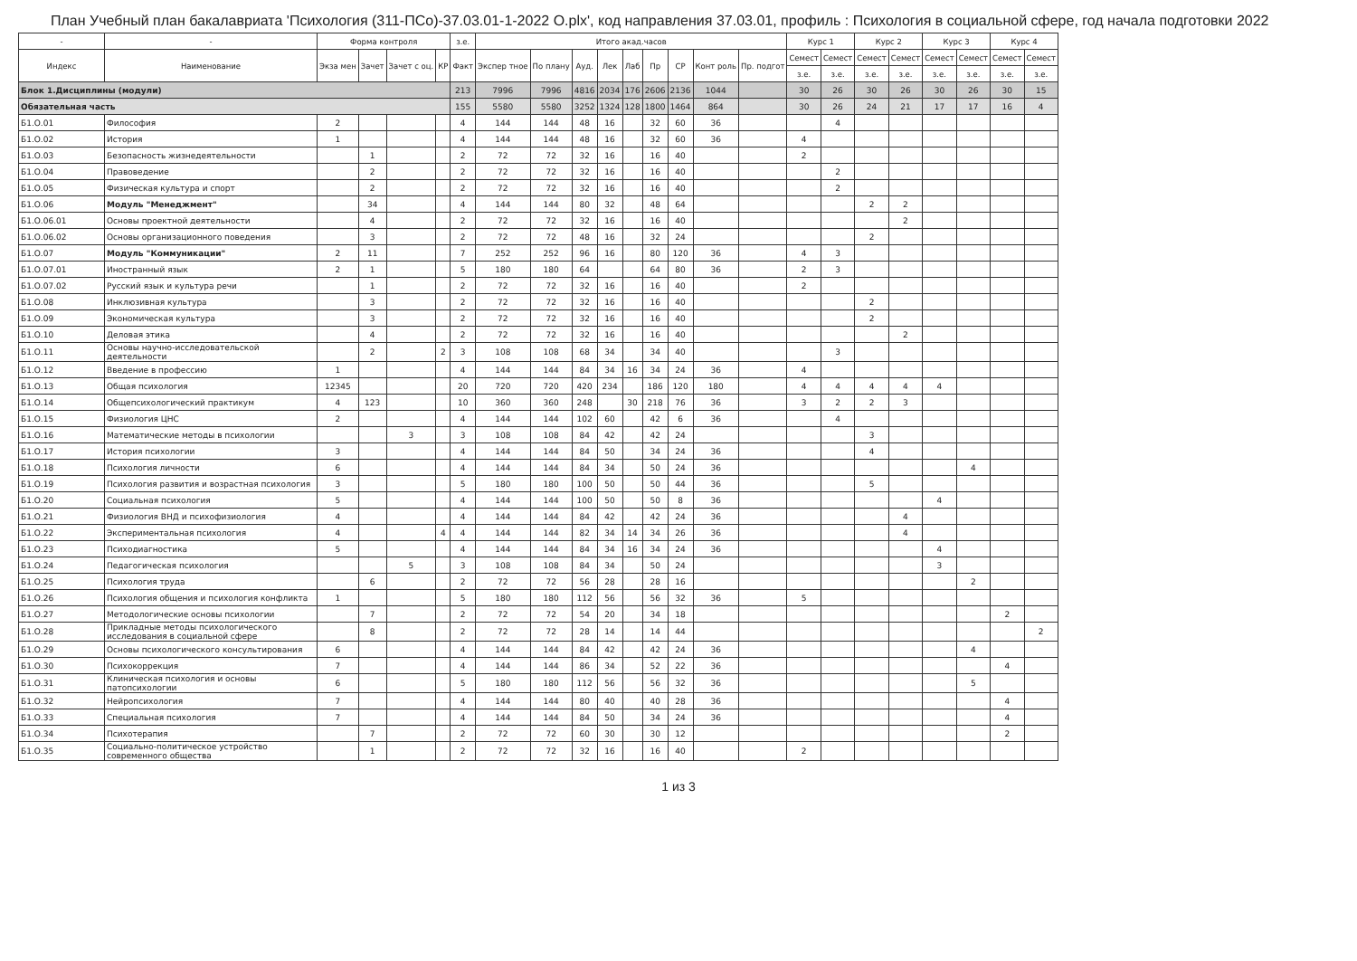План Учебный план бакалавриата 'Психология (311-ПСо)-37.03.01-1-2022 О.plx', код направления 37.03.01, профиль : Психология в социальной сфере, год начала подготовки 2022
| - | - | Форма контроля | | | | з.е. | Итого акад.часов | | | | | | | | | Курс 1 | | Курс 2 | | Курс 3 | | Курс 4 | |
| --- | --- | --- | --- | --- | --- | --- | --- | --- | --- | --- | --- | --- | --- | --- | --- | --- | --- | --- | --- | --- | --- | --- | --- |
| Индекс | Наименование | Экза мен | Зачет | Зачет с оц. | КР | Факт | Экспер тное | По плану | Ауд. | Лек | Лаб | Пр | СР | Конт роль | Пр. подгот | Семест | Семест | Семест | Семест | Семест | Семест | Семест | Семест |
| | | | | | | | | | | | | | | | | з.е. | з.е. | з.е. | з.е. | з.е. | з.е. | з.е. | з.е. |
| Блок 1.Дисциплины (модули) | | | | | | 213 | 7996 | 7996 | 4816 | 2034 | 176 | 2606 | 2136 | 1044 | | 30 | 26 | 30 | 26 | 30 | 26 | 30 | 15 |
| Обязательная часть | | | | | | 155 | 5580 | 5580 | 3252 | 1324 | 128 | 1800 | 1464 | 864 | | 30 | 26 | 24 | 21 | 17 | 17 | 16 | 4 |
| Б1.О.01 | Философия | 2 | | | | 4 | 144 | 144 | 48 | 16 | | 32 | 60 | 36 | | | 4 | | | | | | |
| Б1.О.02 | История | 1 | | | | 4 | 144 | 144 | 48 | 16 | | 32 | 60 | 36 | | 4 | | | | | | | |
| Б1.О.03 | Безопасность жизнедеятельности | | 1 | | | 2 | 72 | 72 | 32 | 16 | | 16 | 40 | | | 2 | | | | | | | |
| Б1.О.04 | Правоведение | | 2 | | | 2 | 72 | 72 | 32 | 16 | | 16 | 40 | | | | 2 | | | | | | |
| Б1.О.05 | Физическая культура и спорт | | 2 | | | 2 | 72 | 72 | 32 | 16 | | 16 | 40 | | | | 2 | | | | | | |
| Б1.О.06 | Модуль "Менеджмент" | | 34 | | | 4 | 144 | 144 | 80 | 32 | | 48 | 64 | | | | | 2 | 2 | | | | |
| Б1.О.06.01 | Основы проектной деятельности | | 4 | | | 2 | 72 | 72 | 32 | 16 | | 16 | 40 | | | | | | 2 | | | | |
| Б1.О.06.02 | Основы организационного поведения | | 3 | | | 2 | 72 | 72 | 48 | 16 | | 32 | 24 | | | | | 2 | | | | | |
| Б1.О.07 | Модуль "Коммуникации" | 2 | 11 | | | 7 | 252 | 252 | 96 | 16 | | 80 | 120 | 36 | | 4 | 3 | | | | | | |
| Б1.О.07.01 | Иностранный язык | 2 | 1 | | | 5 | 180 | 180 | 64 | | | 64 | 80 | 36 | | 2 | 3 | | | | | | |
| Б1.О.07.02 | Русский язык и культура речи | | 1 | | | 2 | 72 | 72 | 32 | 16 | | 16 | 40 | | | 2 | | | | | | | |
| Б1.О.08 | Инклюзивная культура | | 3 | | | 2 | 72 | 72 | 32 | 16 | | 16 | 40 | | | | | 2 | | | | | |
| Б1.О.09 | Экономическая культура | | 3 | | | 2 | 72 | 72 | 32 | 16 | | 16 | 40 | | | | | 2 | | | | | |
| Б1.О.10 | Деловая этика | | 4 | | | 2 | 72 | 72 | 32 | 16 | | 16 | 40 | | | | | | 2 | | | | |
| Б1.О.11 | Основы научно-исследовательской деятельности | | 2 | | 2 | 3 | 108 | 108 | 68 | 34 | | 34 | 40 | | | | 3 | | | | | | |
| Б1.О.12 | Введение в профессию | 1 | | | | 4 | 144 | 144 | 84 | 34 | 16 | 34 | 24 | 36 | | 4 | | | | | | | |
| Б1.О.13 | Общая психология | 12345 | | | | 20 | 720 | 720 | 420 | 234 | | 186 | 120 | 180 | | 4 | 4 | 4 | 4 | 4 | | | |
| Б1.О.14 | Общепсихологический практикум | 4 | 123 | | | 10 | 360 | 360 | 248 | | 30 | 218 | 76 | 36 | | 3 | 2 | 2 | 3 | | | | |
| Б1.О.15 | Физиология ЦНС | 2 | | | | 4 | 144 | 144 | 102 | 60 | | 42 | 6 | 36 | | | 4 | | | | | | |
| Б1.О.16 | Математические методы в психологии | | | 3 | | 3 | 108 | 108 | 84 | 42 | | 42 | 24 | | | | | 3 | | | | | |
| Б1.О.17 | История психологии | 3 | | | | 4 | 144 | 144 | 84 | 50 | | 34 | 24 | 36 | | | | 4 | | | | | |
| Б1.О.18 | Психология личности | 6 | | | | 4 | 144 | 144 | 84 | 34 | | 50 | 24 | 36 | | | | | | | 4 | | |
| Б1.О.19 | Психология развития и возрастная психология | 3 | | | | 5 | 180 | 180 | 100 | 50 | | 50 | 44 | 36 | | | | 5 | | | | | |
| Б1.О.20 | Социальная психология | 5 | | | | 4 | 144 | 144 | 100 | 50 | | 50 | 8 | 36 | | | | | | 4 | | | |
| Б1.О.21 | Физиология ВНД и психофизиология | 4 | | | | 4 | 144 | 144 | 84 | 42 | | 42 | 24 | 36 | | | | | 4 | | | | |
| Б1.О.22 | Экспериментальная психология | 4 | | | 4 | 4 | 144 | 144 | 82 | 34 | 14 | 34 | 26 | 36 | | | | | 4 | | | | |
| Б1.О.23 | Психодиагностика | 5 | | | | 4 | 144 | 144 | 84 | 34 | 16 | 34 | 24 | 36 | | | | | | 4 | | | |
| Б1.О.24 | Педагогическая психология | | | 5 | | 3 | 108 | 108 | 84 | 34 | | 50 | 24 | | | | | | | 3 | | | |
| Б1.О.25 | Психология труда | | 6 | | | 2 | 72 | 72 | 56 | 28 | | 28 | 16 | | | | | | | | 2 | | |
| Б1.О.26 | Психология общения и психология конфликта | 1 | | | | 5 | 180 | 180 | 112 | 56 | | 56 | 32 | 36 | | 5 | | | | | | | |
| Б1.О.27 | Методологические основы психологии | | 7 | | | 2 | 72 | 72 | 54 | 20 | | 34 | 18 | | | | | | | | | 2 | |
| Б1.О.28 | Прикладные методы психологического исследования в социальной сфере | | 8 | | | 2 | 72 | 72 | 28 | 14 | | 14 | 44 | | | | | | | | | | 2 |
| Б1.О.29 | Основы психологического консультирования | 6 | | | | 4 | 144 | 144 | 84 | 42 | | 42 | 24 | 36 | | | | | | | 4 | | |
| Б1.О.30 | Психокоррекция | 7 | | | | 4 | 144 | 144 | 86 | 34 | | 52 | 22 | 36 | | | | | | | | 4 | |
| Б1.О.31 | Клиническая психология и основы патопсихологии | 6 | | | | 5 | 180 | 180 | 112 | 56 | | 56 | 32 | 36 | | | | | | | 5 | | |
| Б1.О.32 | Нейропсихология | 7 | | | | 4 | 144 | 144 | 80 | 40 | | 40 | 28 | 36 | | | | | | | | 4 | |
| Б1.О.33 | Специальная психология | 7 | | | | 4 | 144 | 144 | 84 | 50 | | 34 | 24 | 36 | | | | | | | | 4 | |
| Б1.О.34 | Психотерапия | | 7 | | | 2 | 72 | 72 | 60 | 30 | | 30 | 12 | | | | | | | | | 2 | |
| Б1.О.35 | Социально-политическое устройство современного общества | | 1 | | | 2 | 72 | 72 | 32 | 16 | | 16 | 40 | | | 2 | | | | | | | |
1 из 3